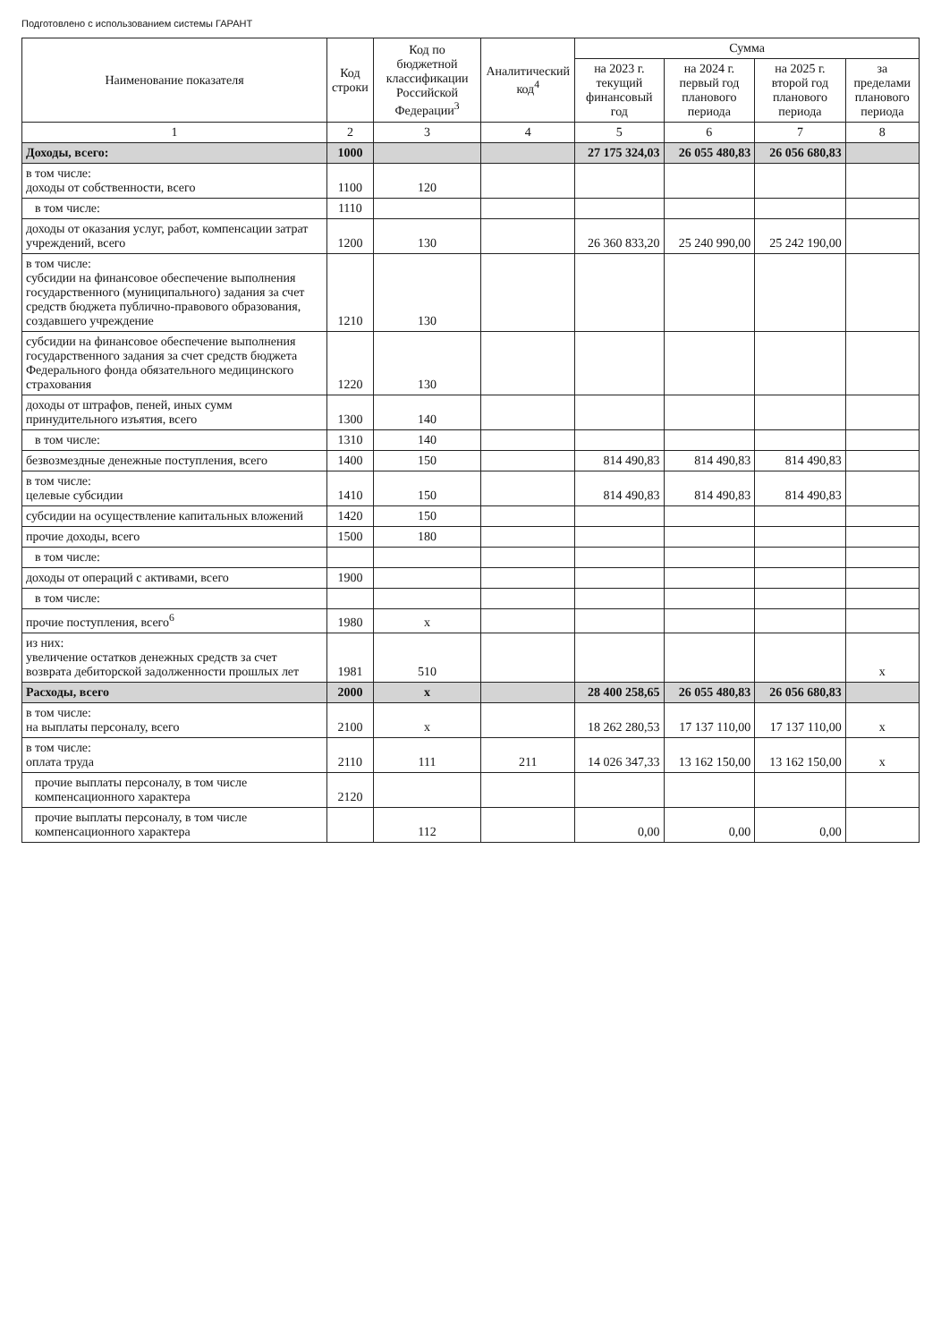Подготовлено с использованием системы ГАРАНТ
| Наименование показателя | Код строки | Код по бюджетной классификации Российской Федерации<sup>3</sup> | Аналитический код<sup>4</sup> | Сумма | | | |
| --- | --- | --- | --- | --- | --- | --- | --- |
| | | | | на 2023 г. текущий финансовый год | на 2024 г. первый год планового периода | на 2025 г. второй год планового периода | за пределами планового периода |
| 1 | 2 | 3 | 4 | 5 | 6 | 7 | 8 |
| Доходы, всего: | 1000 | | | 27 175 324,03 | 26 055 480,83 | 26 056 680,83 | |
| в том числе: доходы от собственности, всего | 1100 | 120 | | | | | |
| в том числе: | 1110 | | | | | | |
| доходы от оказания услуг, работ, компенсации затрат учреждений, всего | 1200 | 130 | | 26 360 833,20 | 25 240 990,00 | 25 242 190,00 | |
| в том числе: субсидии на финансовое обеспечение выполнения государственного (муниципального) задания за счет средств бюджета публично-правового образования, создавшего учреждение | 1210 | 130 | | | | | |
| субсидии на финансовое обеспечение выполнения государственного задания за счет средств бюджета Федерального фонда обязательного медицинского страхования | 1220 | 130 | | | | | |
| доходы от штрафов, пеней, иных сумм принудительного изъятия, всего | 1300 | 140 | | | | | |
| в том числе: | 1310 | 140 | | | | | |
| безвозмездные денежные поступления, всего | 1400 | 150 | | 814 490,83 | 814 490,83 | 814 490,83 | |
| в том числе: целевые субсидии | 1410 | 150 | | 814 490,83 | 814 490,83 | 814 490,83 | |
| субсидии на осуществление капитальных вложений | 1420 | 150 | | | | | |
| прочие доходы, всего | 1500 | 180 | | | | | |
| в том числе: | | | | | | | |
| доходы от операций с активами, всего | 1900 | | | | | | |
| в том числе: | | | | | | | |
| прочие поступления, всего<sup>6</sup> | 1980 | x | | | | | |
| из них: увеличение остатков денежных средств за счет возврата дебиторской задолженности прошлых лет | 1981 | 510 | | | | | x |
| Расходы, всего | 2000 | x | | 28 400 258,65 | 26 055 480,83 | 26 056 680,83 | |
| в том числе: на выплаты персоналу, всего | 2100 | x | | 18 262 280,53 | 17 137 110,00 | 17 137 110,00 | x |
| в том числе: оплата труда | 2110 | 111 | 211 | 14 026 347,33 | 13 162 150,00 | 13 162 150,00 | x |
| прочие выплаты персоналу, в том числе компенсационного характера | 2120 | | | | | | |
| прочие выплаты персоналу, в том числе компенсационного характера | | 112 | | 0,00 | 0,00 | 0,00 | |